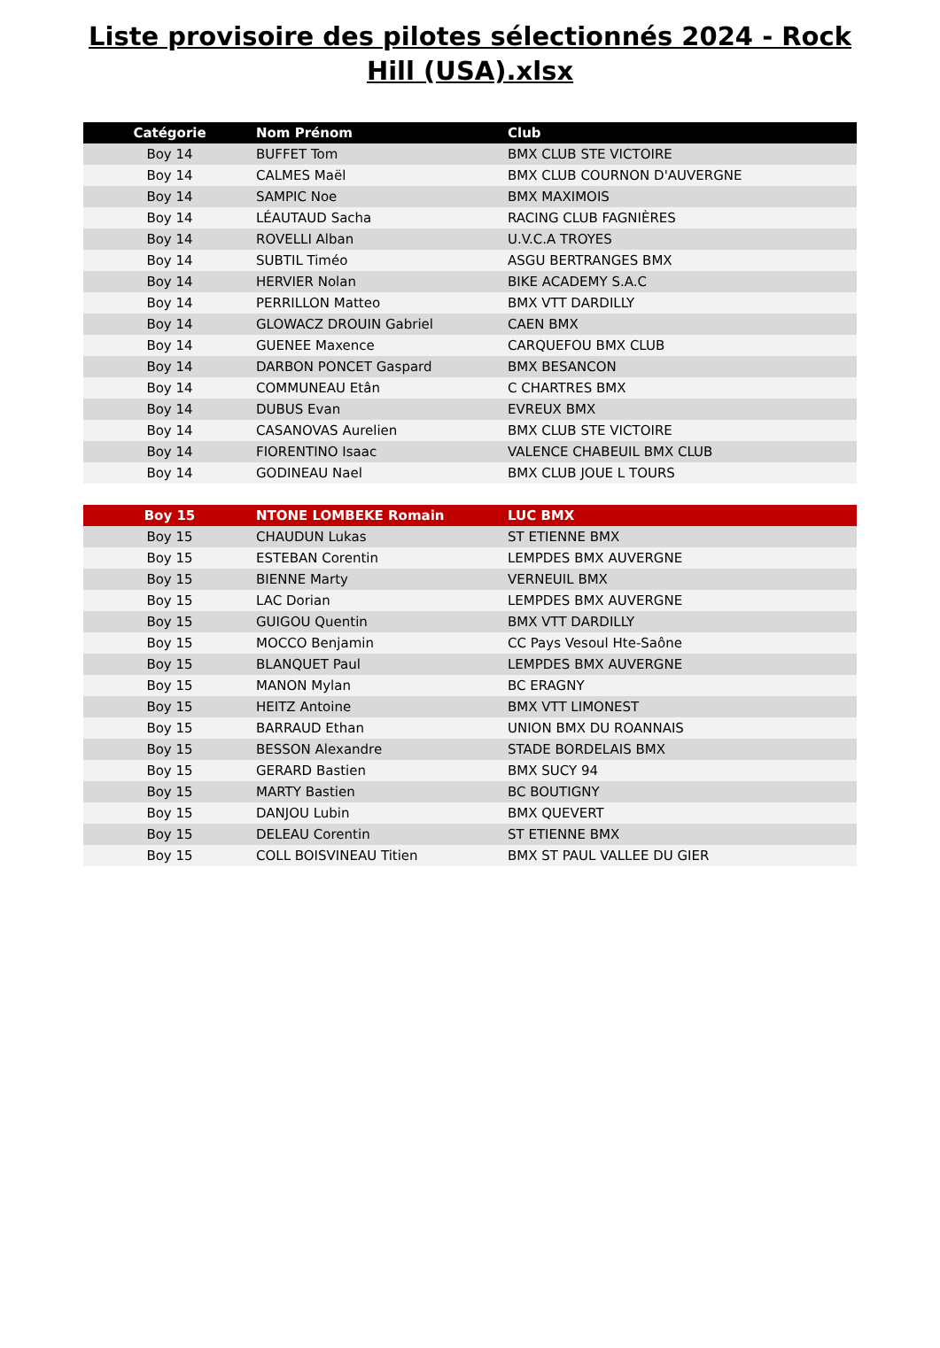Liste provisoire des pilotes sélectionnés 2024 - Rock Hill (USA).xlsx
| Catégorie | Nom Prénom | Club |
| --- | --- | --- |
| Boy 14 | BUFFET Tom | BMX CLUB STE VICTOIRE |
| Boy 14 | CALMES Maël | BMX CLUB COURNON D'AUVERGNE |
| Boy 14 | SAMPIC Noe | BMX MAXIMOIS |
| Boy 14 | LÉAUTAUD Sacha | RACING CLUB FAGNIÈRES |
| Boy 14 | ROVELLI Alban | U.V.C.A TROYES |
| Boy 14 | SUBTIL Timéo | ASGU BERTRANGES BMX |
| Boy 14 | HERVIER Nolan | BIKE ACADEMY S.A.C |
| Boy 14 | PERRILLON Matteo | BMX VTT DARDILLY |
| Boy 14 | GLOWACZ DROUIN Gabriel | CAEN BMX |
| Boy 14 | GUENEE Maxence | CARQUEFOU BMX CLUB |
| Boy 14 | DARBON PONCET Gaspard | BMX BESANCON |
| Boy 14 | COMMUNEAU Etân | C CHARTRES BMX |
| Boy 14 | DUBUS Evan | EVREUX BMX |
| Boy 14 | CASANOVAS Aurelien | BMX CLUB STE VICTOIRE |
| Boy 14 | FIORENTINO Isaac | VALENCE CHABEUIL BMX CLUB |
| Boy 14 | GODINEAU Nael | BMX CLUB JOUE L TOURS |
| Boy 15 | NTONE LOMBEKE Romain | LUC BMX |
| Boy 15 | CHAUDUN Lukas | ST ETIENNE BMX |
| Boy 15 | ESTEBAN Corentin | LEMPDES BMX AUVERGNE |
| Boy 15 | BIENNE Marty | VERNEUIL BMX |
| Boy 15 | LAC Dorian | LEMPDES BMX AUVERGNE |
| Boy 15 | GUIGOU Quentin | BMX VTT DARDILLY |
| Boy 15 | MOCCO Benjamin | CC Pays Vesoul Hte-Saône |
| Boy 15 | BLANQUET Paul | LEMPDES BMX AUVERGNE |
| Boy 15 | MANON Mylan | BC ERAGNY |
| Boy 15 | HEITZ Antoine | BMX VTT LIMONEST |
| Boy 15 | BARRAUD Ethan | UNION BMX DU ROANNAIS |
| Boy 15 | BESSON Alexandre | STADE BORDELAIS BMX |
| Boy 15 | GERARD Bastien | BMX SUCY 94 |
| Boy 15 | MARTY Bastien | BC BOUTIGNY |
| Boy 15 | DANJOU Lubin | BMX QUEVERT |
| Boy 15 | DELEAU Corentin | ST ETIENNE BMX |
| Boy 15 | COLL BOISVINEAU Titien | BMX ST PAUL VALLEE DU GIER |